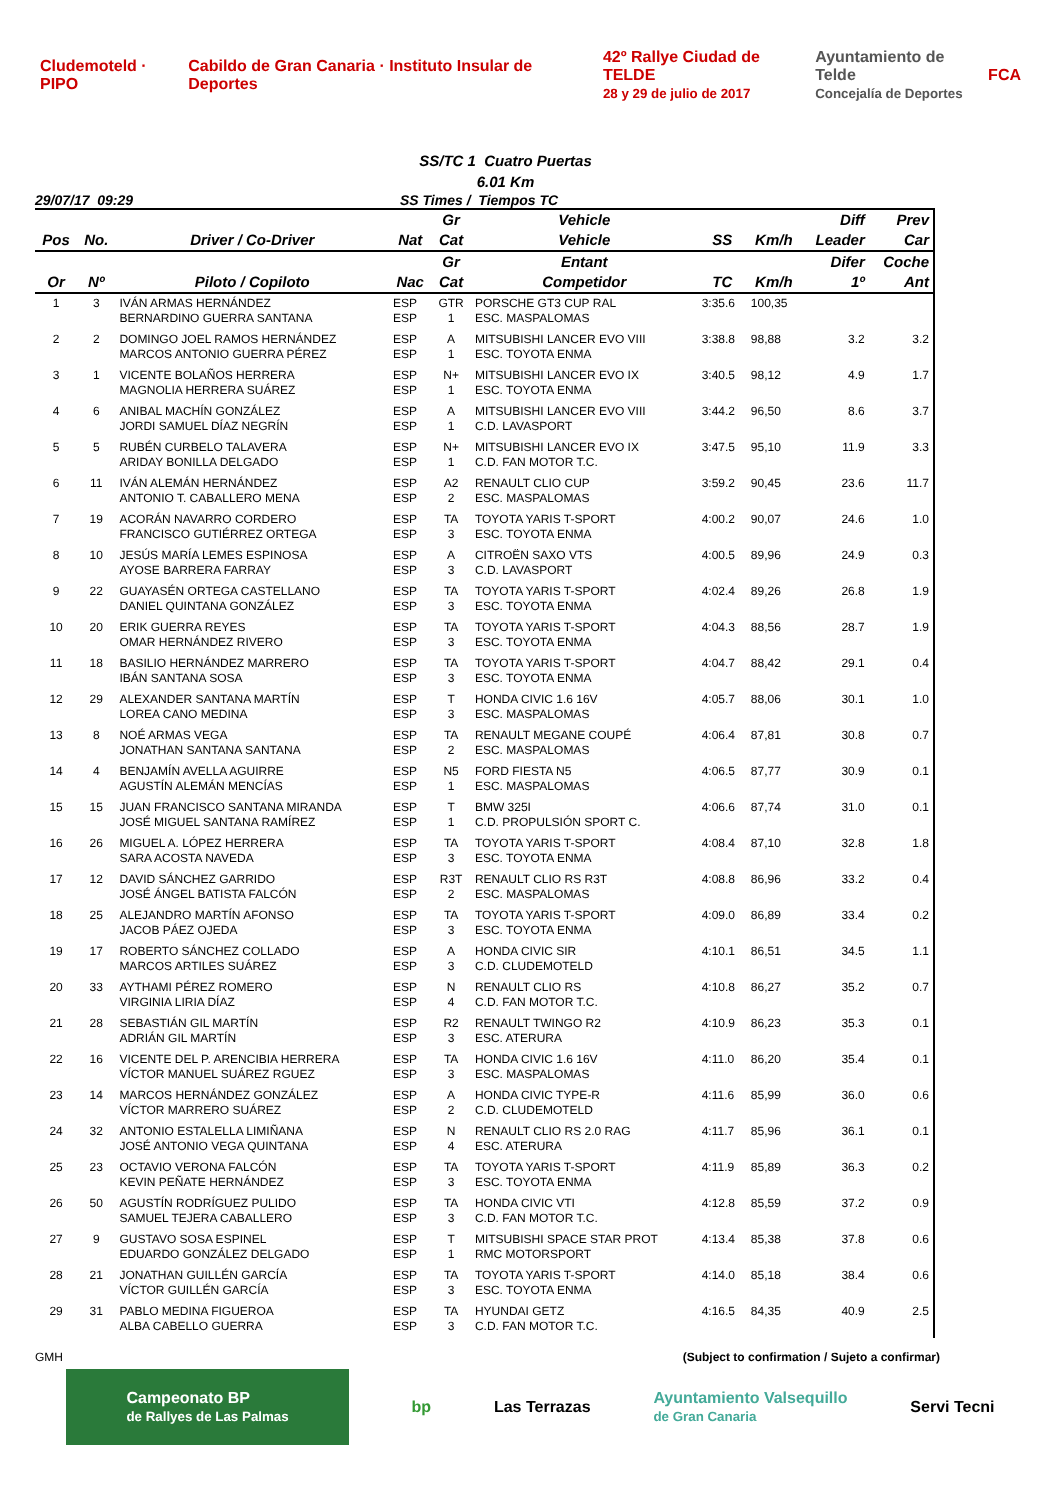Cludemoteld · PIPO Cabildo de Gran Canaria · Instituto Insular de Deportes 42º Rallye Ciudad de TELDE
28 y 29 de julio de 2017 Ayuntamiento de Telde
Concejalía de Deportes FCA
SS/TC 1 Cuatro Puertas
6.01 Km
29/07/17 09:29 SS Times / Tiempos TC
| | | | | Gr | Vehicle | | | Diff | Prev |
| --- | --- | --- | --- | --- | --- | --- | --- | --- | --- |
| Pos | No. | Driver / Co-Driver | Nat | Cat | Vehicle | SS | Km/h | Leader | Car |
| | | | | Gr | Entant | | | Difer | Coche |
| Or | Nº | Piloto / Copiloto | Nac | Cat | Competidor | TC | Km/h | 1º | Ant |
| 1 | 3 | IVÁN ARMAS HERNÁNDEZ BERNARDINO GUERRA SANTANA | ESP ESP | GTR 1 | PORSCHE GT3 CUP RAL ESC. MASPALOMAS | 3:35.6 | 100,35 | | |
| 2 | 2 | DOMINGO JOEL RAMOS HERNÁNDEZ MARCOS ANTONIO GUERRA PÉREZ | ESP ESP | A 1 | MITSUBISHI LANCER EVO VIII ESC. TOYOTA ENMA | 3:38.8 | 98,88 | 3.2 | 3.2 |
| 3 | 1 | VICENTE BOLAÑOS HERRERA MAGNOLIA HERRERA SUÁREZ | ESP ESP | N+ 1 | MITSUBISHI LANCER EVO IX ESC. TOYOTA ENMA | 3:40.5 | 98,12 | 4.9 | 1.7 |
| 4 | 6 | ANIBAL MACHÍN GONZÁLEZ JORDI SAMUEL DÍAZ NEGRÍN | ESP ESP | A 1 | MITSUBISHI LANCER EVO VIII C.D. LAVASPORT | 3:44.2 | 96,50 | 8.6 | 3.7 |
| 5 | 5 | RUBÉN CURBELO TALAVERA ARIDAY BONILLA DELGADO | ESP ESP | N+ 1 | MITSUBISHI LANCER EVO IX C.D. FAN MOTOR T.C. | 3:47.5 | 95,10 | 11.9 | 3.3 |
| 6 | 11 | IVÁN ALEMÁN HERNÁNDEZ ANTONIO T. CABALLERO MENA | ESP ESP | A2 2 | RENAULT CLIO CUP ESC. MASPALOMAS | 3:59.2 | 90,45 | 23.6 | 11.7 |
| 7 | 19 | ACORÁN NAVARRO CORDERO FRANCISCO GUTIÉRREZ ORTEGA | ESP ESP | TA 3 | TOYOTA YARIS T-SPORT ESC. TOYOTA ENMA | 4:00.2 | 90,07 | 24.6 | 1.0 |
| 8 | 10 | JESÚS MARÍA LEMES ESPINOSA AYOSE BARRERA FARRAY | ESP ESP | A 3 | CITROËN SAXO VTS C.D. LAVASPORT | 4:00.5 | 89,96 | 24.9 | 0.3 |
| 9 | 22 | GUAYASÉN ORTEGA CASTELLANO DANIEL QUINTANA GONZÁLEZ | ESP ESP | TA 3 | TOYOTA YARIS T-SPORT ESC. TOYOTA ENMA | 4:02.4 | 89,26 | 26.8 | 1.9 |
| 10 | 20 | ERIK GUERRA REYES OMAR HERNÁNDEZ RIVERO | ESP ESP | TA 3 | TOYOTA YARIS T-SPORT ESC. TOYOTA ENMA | 4:04.3 | 88,56 | 28.7 | 1.9 |
| 11 | 18 | BASILIO HERNÁNDEZ MARRERO IBÁN SANTANA SOSA | ESP ESP | TA 3 | TOYOTA YARIS T-SPORT ESC. TOYOTA ENMA | 4:04.7 | 88,42 | 29.1 | 0.4 |
| 12 | 29 | ALEXANDER SANTANA MARTÍN LOREA CANO MEDINA | ESP ESP | T 3 | HONDA CIVIC 1.6 16V ESC. MASPALOMAS | 4:05.7 | 88,06 | 30.1 | 1.0 |
| 13 | 8 | NOÉ ARMAS VEGA JONATHAN SANTANA SANTANA | ESP ESP | TA 2 | RENAULT MEGANE COUPÉ ESC. MASPALOMAS | 4:06.4 | 87,81 | 30.8 | 0.7 |
| 14 | 4 | BENJAMÍN AVELLA AGUIRRE AGUSTÍN ALEMÁN MENCÍAS | ESP ESP | N5 1 | FORD FIESTA N5 ESC. MASPALOMAS | 4:06.5 | 87,77 | 30.9 | 0.1 |
| 15 | 15 | JUAN FRANCISCO SANTANA MIRANDA JOSÉ MIGUEL SANTANA RAMÍREZ | ESP ESP | T 1 | BMW 325I C.D. PROPULSIÓN SPORT C. | 4:06.6 | 87,74 | 31.0 | 0.1 |
| 16 | 26 | MIGUEL A. LÓPEZ HERRERA SARA ACOSTA NAVEDA | ESP ESP | TA 3 | TOYOTA YARIS T-SPORT ESC. TOYOTA ENMA | 4:08.4 | 87,10 | 32.8 | 1.8 |
| 17 | 12 | DAVID SÁNCHEZ GARRIDO JOSÉ ÁNGEL BATISTA FALCÓN | ESP ESP | R3T 2 | RENAULT CLIO RS R3T ESC. MASPALOMAS | 4:08.8 | 86,96 | 33.2 | 0.4 |
| 18 | 25 | ALEJANDRO MARTÍN AFONSO JACOB PÁEZ OJEDA | ESP ESP | TA 3 | TOYOTA YARIS T-SPORT ESC. TOYOTA ENMA | 4:09.0 | 86,89 | 33.4 | 0.2 |
| 19 | 17 | ROBERTO SÁNCHEZ COLLADO MARCOS ARTILES SUÁREZ | ESP ESP | A 3 | HONDA CIVIC SIR C.D. CLUDEMOTELD | 4:10.1 | 86,51 | 34.5 | 1.1 |
| 20 | 33 | AYTHAMI PÉREZ ROMERO VIRGINIA LIRIA DÍAZ | ESP ESP | N 4 | RENAULT CLIO RS C.D. FAN MOTOR T.C. | 4:10.8 | 86,27 | 35.2 | 0.7 |
| 21 | 28 | SEBASTIÁN GIL MARTÍN ADRIÁN GIL MARTÍN | ESP ESP | R2 3 | RENAULT TWINGO R2 ESC. ATERURA | 4:10.9 | 86,23 | 35.3 | 0.1 |
| 22 | 16 | VICENTE DEL P. ARENCIBIA HERRERA VÍCTOR MANUEL SUÁREZ RGUEZ | ESP ESP | TA 3 | HONDA CIVIC 1.6 16V ESC. MASPALOMAS | 4:11.0 | 86,20 | 35.4 | 0.1 |
| 23 | 14 | MARCOS HERNÁNDEZ GONZÁLEZ VÍCTOR MARRERO SUÁREZ | ESP ESP | A 2 | HONDA CIVIC TYPE-R C.D. CLUDEMOTELD | 4:11.6 | 85,99 | 36.0 | 0.6 |
| 24 | 32 | ANTONIO ESTALELLA LIMIÑANA JOSÉ ANTONIO VEGA QUINTANA | ESP ESP | N 4 | RENAULT CLIO RS 2.0 RAG ESC. ATERURA | 4:11.7 | 85,96 | 36.1 | 0.1 |
| 25 | 23 | OCTAVIO VERONA FALCÓN KEVIN PEÑATE HERNÁNDEZ | ESP ESP | TA 3 | TOYOTA YARIS T-SPORT ESC. TOYOTA ENMA | 4:11.9 | 85,89 | 36.3 | 0.2 |
| 26 | 50 | AGUSTÍN RODRÍGUEZ PULIDO SAMUEL TEJERA CABALLERO | ESP ESP | TA 3 | HONDA CIVIC VTI C.D. FAN MOTOR T.C. | 4:12.8 | 85,59 | 37.2 | 0.9 |
| 27 | 9 | GUSTAVO SOSA ESPINEL EDUARDO GONZÁLEZ DELGADO | ESP ESP | T 1 | MITSUBISHI SPACE STAR PROT RMC MOTORSPORT | 4:13.4 | 85,38 | 37.8 | 0.6 |
| 28 | 21 | JONATHAN GUILLÉN GARCÍA VÍCTOR GUILLÉN GARCÍA | ESP ESP | TA 3 | TOYOTA YARIS T-SPORT ESC. TOYOTA ENMA | 4:14.0 | 85,18 | 38.4 | 0.6 |
| 29 | 31 | PABLO MEDINA FIGUEROA ALBA CABELLO GUERRA | ESP ESP | TA 3 | HYUNDAI GETZ C.D. FAN MOTOR T.C. | 4:16.5 | 84,35 | 40.9 | 2.5 |
GMH (Subject to confirmation / Sujeto a confirmar)
Campeonato BP
de Rallyes de Las Palmas bp Las Terrazas Ayuntamiento Valsequillo
de Gran Canaria Servi Tecni